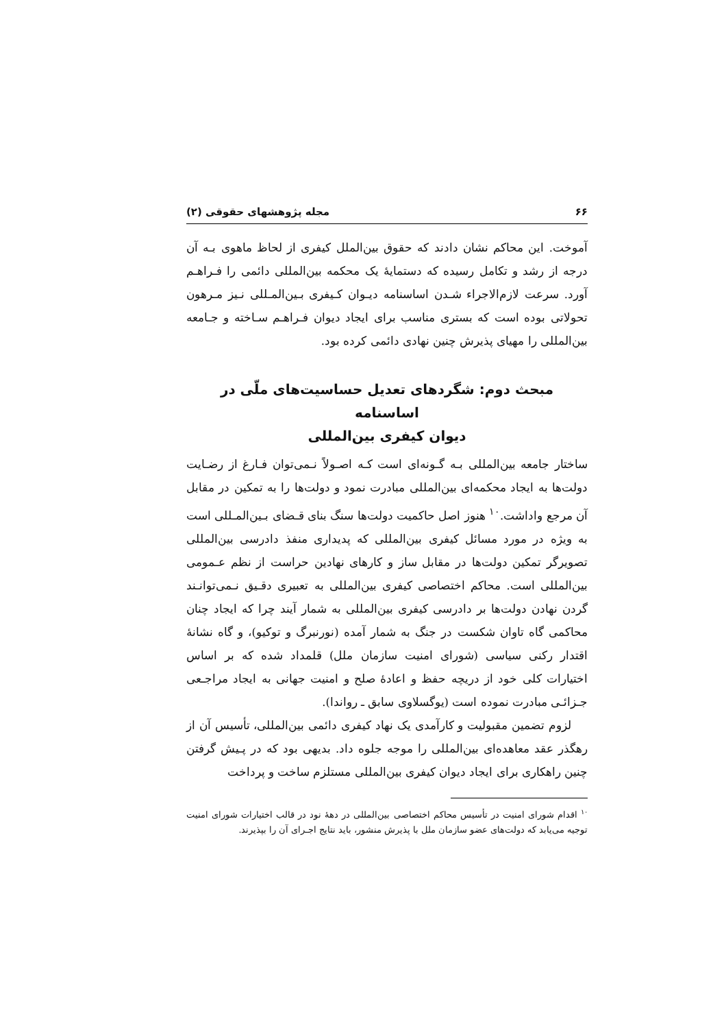۶۶ مجله پژوهشهای حقوقی (۲)
آموخت. این محاکم نشان دادند که حقوق بین‌الملل کیفری از لحاظ ماهوی بـه آن درجه از رشد و تکامل رسیده که دستمایهٔ یک محکمه بین‌المللی دائمی را فـراهـم آورد. سرعت لازم‌الاجراء شـدن اساسنامه دیـوان کـیفری بـین‌المـللی نـیز مـرهون تحولاتی بوده است که بستری مناسب برای ایجاد دیوان فـراهـم سـاخته و جـامعه بین‌المللی را مهیای پذیرش چنین نهادی دائمی کرده بود.
مبحث دوم: شگردهای تعدیل حساسیت‌های ملّی در اساسنامه
دیوان کیفری بین‌المللی
ساختار جامعه بین‌المللی بـه گـونه‌ای است کـه اصـولاً نـمی‌توان فـارغ از رضـایت دولت‌ها به ایجاد محکمه‌ای بین‌المللی مبادرت نمود و دولت‌ها را به تمکین در مقابل آن مرجع واداشت.<sup>۱۰</sup> هنوز اصل حاکمیت دولت‌ها سنگ بنای قـضای بـین‌المـللی است به ویژه در مورد مسائل کیفری بین‌المللی که پدیداری منفذ دادرسی بین‌المللی تصویرگر تمکین دولت‌ها در مقابل ساز و کارهای نهادین حراست از نظم عـمومی بین‌المللی است. محاکم اختصاصی کیفری بین‌المللی به تعبیری دقـیق نـمی‌توانـند گردن نهادن دولت‌ها بر دادرسی کیفری بین‌المللی به شمار آیند چرا که ایجاد چنان محاکمی گاه تاوان شکست در جنگ به شمار آمده (نورنبرگ و توکیو)، و گاه نشانهٔ اقتدار رکنی سیاسی (شورای امنیت سازمان ملل) قلمداد شده که بر اساس اختیارات کلی خود از دریچه حفظ و اعادهٔ صلح و امنیت جهانی به ایجاد مراجـعی جـزائـی مبادرت نموده است (یوگسلاوی سابق ـ رواندا).
لزوم تضمین مقبولیت و کارآمدی یک نهاد کیفری دائمی بین‌المللی، تأسیس آن از رهگذر عقد معاهده‌ای بین‌المللی را موجه جلوه داد. بدیهی بود که در پـیش گرفتن چنین راهکاری برای ایجاد دیوان کیفری بین‌المللی مستلزم ساخت و پرداخت
<sup>۱۰</sup> اقدام شورای امنیت در تأسیس محاکم اختصاصی بین‌المللی در دههٔ نود در قالب اختیارات شورای امنیت توجیه می‌یابد که دولت‌های عضو سازمان ملل با پذیرش منشور، باید نتایج اجـرای آن را بپذیرند.